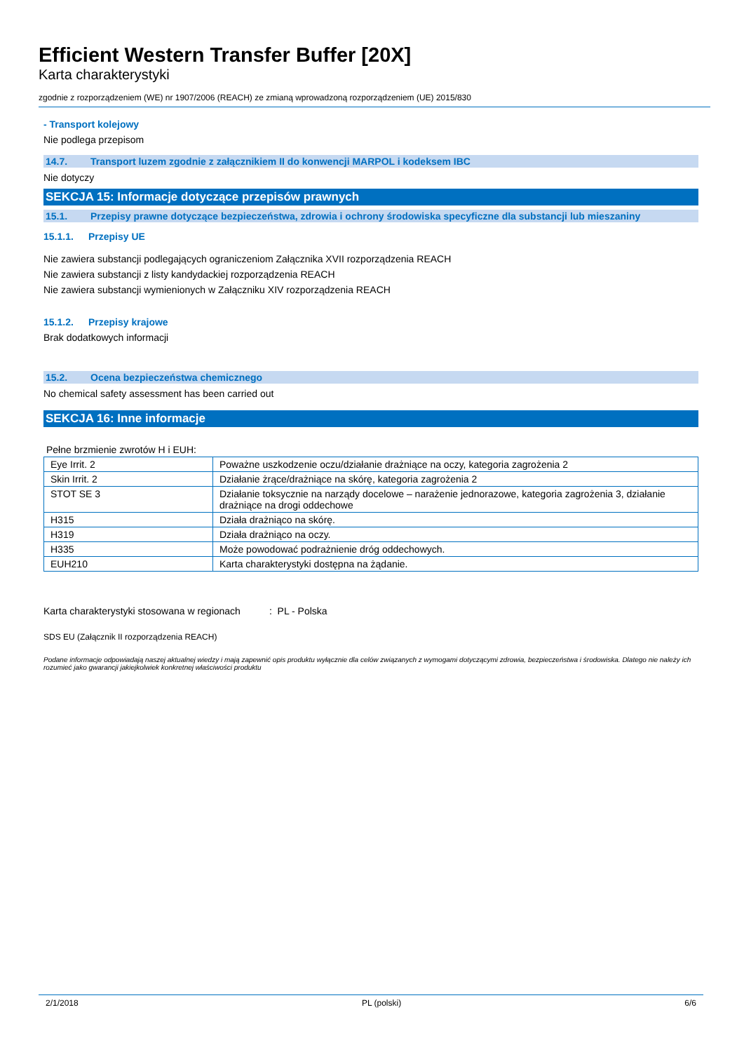Efficient Western Transfer Buffer [20X]
Karta charakterystyki
zgodnie z rozporządzeniem (WE) nr 1907/2006 (REACH) ze zmianą wprowadzoną rozporządzeniem (UE) 2015/830
- Transport kolejowy
Nie podlega przepisom
14.7. Transport luzem zgodnie z załącznikiem II do konwencji MARPOL i kodeksem IBC
Nie dotyczy
SEKCJA 15: Informacje dotyczące przepisów prawnych
15.1. Przepisy prawne dotyczące bezpieczeństwa, zdrowia i ochrony środowiska specyficzne dla substancji lub mieszaniny
15.1.1. Przepisy UE
Nie zawiera substancji podlegających ograniczeniom Załącznika XVII rozporządzenia REACH
Nie zawiera substancji z listy kandydackiej rozporządzenia REACH
Nie zawiera substancji wymienionych w Załączniku XIV rozporządzenia REACH
15.1.2. Przepisy krajowe
Brak dodatkowych informacji
15.2. Ocena bezpieczeństwa chemicznego
No chemical safety assessment has been carried out
SEKCJA 16: Inne informacje
Pełne brzmienie zwrotów H i EUH:
| Eye Irrit. 2 | Poważne uszkodzenie oczu/działanie drażniące na oczy, kategoria zagrożenia 2 |
| Skin Irrit. 2 | Działanie żrące/drażniące na skórę, kategoria zagrożenia 2 |
| STOT SE 3 | Działanie toksycznie na narządy docelowe – narażenie jednorazowe, kategoria zagrożenia 3, działanie drażniące na drogi oddechowe |
| H315 | Działa drażniąco na skórę. |
| H319 | Działa drażniąco na oczy. |
| H335 | Może powodować podrażnienie dróg oddechowych. |
| EUH210 | Karta charakterystyki dostępna na żądanie. |
Karta charakterystyki stosowana w regionach : PL - Polska
SDS EU (Załącznik II rozporządzenia REACH)
Podane informacje odpowiadają naszej aktualnej wiedzy i mają zapewnić opis produktu wyłącznie dla celów związanych z wymogami dotyczącymi zdrowia, bezpieczeństwa i środowiska. Dlatego nie należy ich rozumieć jako gwarancji jakiejkolwiek konkretnej właściwości produktu
2/1/2018 PL (polski) 6/6